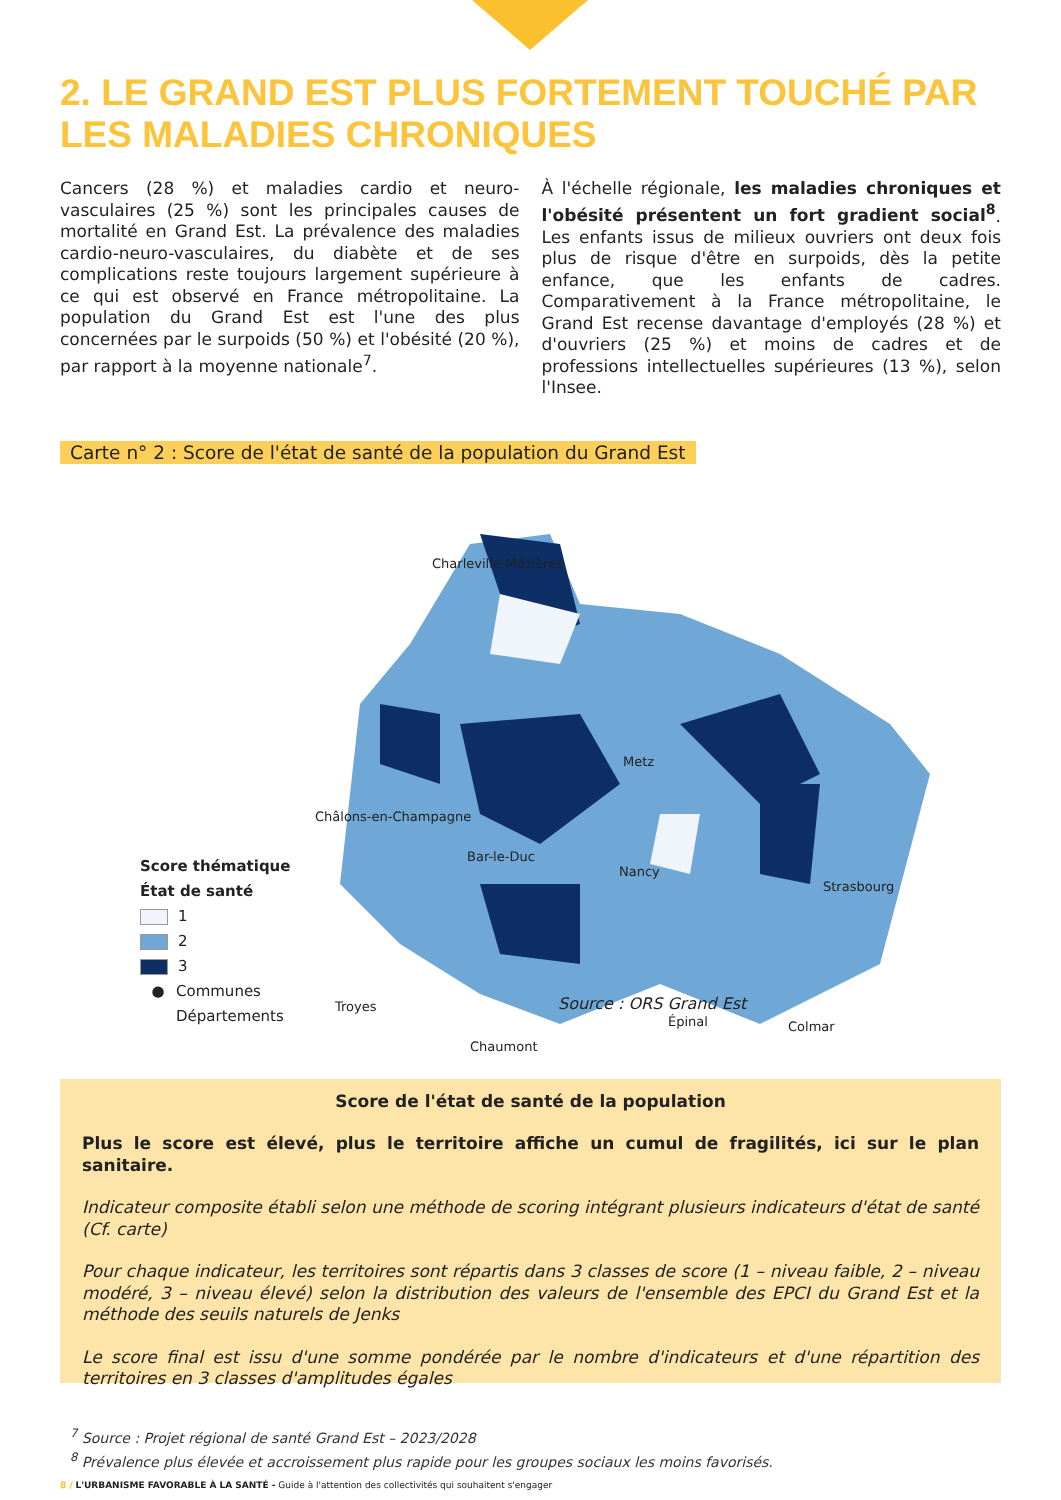2. LE GRAND EST PLUS FORTEMENT TOUCHÉ PAR LES MALADIES CHRONIQUES
Cancers (28 %) et maladies cardio et neuro-vasculaires (25 %) sont les principales causes de mortalité en Grand Est. La prévalence des maladies cardio-neuro-vasculaires, du diabète et de ses complications reste toujours largement supérieure à ce qui est observé en France métropolitaine. La population du Grand Est est l'une des plus concernées par le surpoids (50 %) et l'obésité (20 %), par rapport à la moyenne nationale<sup>7</sup>.
À l'échelle régionale, les maladies chroniques et l'obésité présentent un fort gradient social<sup>8</sup>. Les enfants issus de milieux ouvriers ont deux fois plus de risque d'être en surpoids, dès la petite enfance, que les enfants de cadres. Comparativement à la France métropolitaine, le Grand Est recense davantage d'employés (28 %) et d'ouvriers (25 %) et moins de cadres et de professions intellectuelles supérieures (13 %), selon l'Insee.
Carte n° 2 : Score de l'état de santé de la population du Grand Est
Charleville-Mézières
Metz
Châlons-en-Champagne
Bar-le-Duc
Nancy
Strasbourg
Troyes
Épinal Colmar
Chaumont
Score thématique
État de santé
1
2
3
● Communes
Départements
Source : ORS Grand Est
Score de l'état de santé de la population
Plus le score est élevé, plus le territoire affiche un cumul de fragilités, ici sur le plan sanitaire.
Indicateur composite établi selon une méthode de scoring intégrant plusieurs indicateurs d'état de santé (Cf. carte)
Pour chaque indicateur, les territoires sont répartis dans 3 classes de score (1 – niveau faible, 2 – niveau modéré, 3 – niveau élevé) selon la distribution des valeurs de l'ensemble des EPCI du Grand Est et la méthode des seuils naturels de Jenks
Le score final est issu d'une somme pondérée par le nombre d'indicateurs et d'une répartition des territoires en 3 classes d'amplitudes égales
<sup>7</sup> Source : Projet régional de santé Grand Est – 2023/2028
<sup>8</sup> Prévalence plus élevée et accroissement plus rapide pour les groupes sociaux les moins favorisés.
8 / L'URBANISME FAVORABLE À LA SANTÉ - Guide à l'attention des collectivités qui souhaitent s'engager